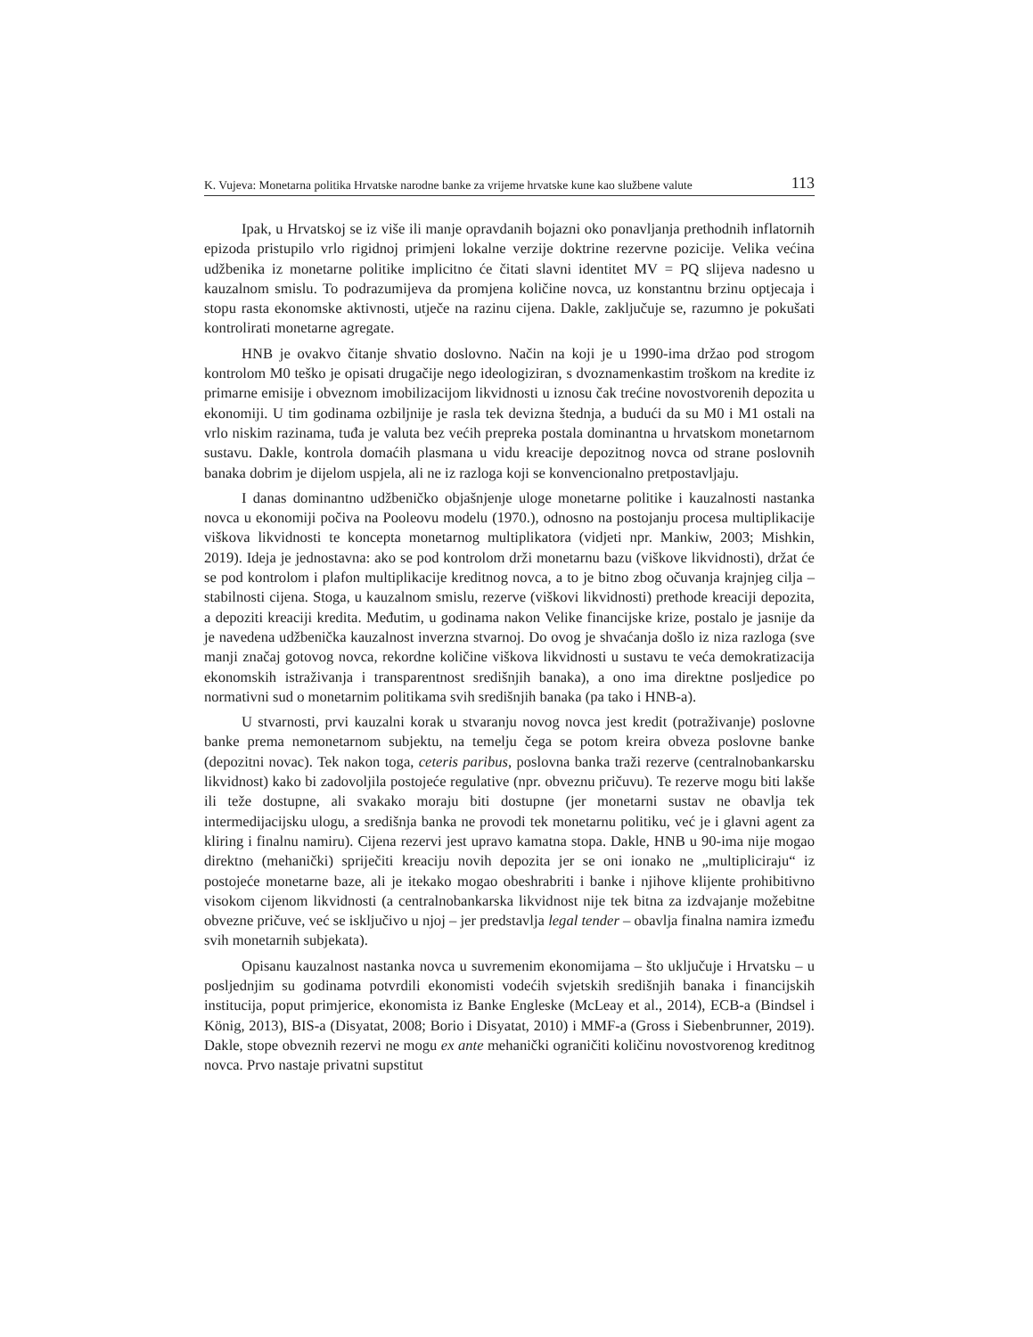K. Vujeva: Monetarna politika Hrvatske narodne banke za vrijeme hrvatske kune kao službene valute 113
Ipak, u Hrvatskoj se iz više ili manje opravdanih bojazni oko ponavljanja prethodnih inflatornih epizoda pristupilo vrlo rigidnoj primjeni lokalne verzije doktrine rezervne pozicije. Velika većina udžbenika iz monetarne politike implicitno će čitati slavni identitet MV = PQ slijeva nadesno u kauzalnom smislu. To podrazumijeva da promjena količine novca, uz konstantnu brzinu optjecaja i stopu rasta ekonomske aktivnosti, utječe na razinu cijena. Dakle, zaključuje se, razumno je pokušati kontrolirati monetarne agregate.
HNB je ovakvo čitanje shvatio doslovno. Način na koji je u 1990-ima držao pod strogom kontrolom M0 teško je opisati drugačije nego ideologiziran, s dvoznamenkastim troškom na kredite iz primarne emisije i obveznom imobilizacijom likvidnosti u iznosu čak trećine novostvorenih depozita u ekonomiji. U tim godinama ozbiljnije je rasla tek devizna štednja, a budući da su M0 i M1 ostali na vrlo niskim razinama, tuđa je valuta bez većih prepreka postala dominantna u hrvatskom monetarnom sustavu. Dakle, kontrola domaćih plasmana u vidu kreacije depozitnog novca od strane poslovnih banaka dobrim je dijelom uspjela, ali ne iz razloga koji se konvencionalno pretpostavljaju.
I danas dominantno udžbeničko objašnjenje uloge monetarne politike i kauzalnosti nastanka novca u ekonomiji počiva na Pooleovu modelu (1970.), odnosno na postojanju procesa multiplikacije viškova likvidnosti te koncepta monetarnog multiplikatora (vidjeti npr. Mankiw, 2003; Mishkin, 2019). Ideja je jednostavna: ako se pod kontrolom drži monetarnu bazu (viškove likvidnosti), držat će se pod kontrolom i plafon multiplikacije kreditnog novca, a to je bitno zbog očuvanja krajnjeg cilja – stabilnosti cijena. Stoga, u kauzalnom smislu, rezerve (viškovi likvidnosti) prethode kreaciji depozita, a depoziti kreaciji kredita. Međutim, u godinama nakon Velike financijske krize, postalo je jasnije da je navedena udžbenička kauzalnost inverzna stvarnoj. Do ovog je shvaćanja došlo iz niza razloga (sve manji značaj gotovog novca, rekordne količine viškova likvidnosti u sustavu te veća demokratizacija ekonomskih istraživanja i transparentnost središnjih banaka), a ono ima direktne posljedice po normativni sud o monetarnim politikama svih središnjih banaka (pa tako i HNB-a).
U stvarnosti, prvi kauzalni korak u stvaranju novog novca jest kredit (potraživanje) poslovne banke prema nemonetarnom subjektu, na temelju čega se potom kreira obveza poslovne banke (depozitni novac). Tek nakon toga, ceteris paribus, poslovna banka traži rezerve (centralnobankarsku likvidnost) kako bi zadovoljila postojeće regulative (npr. obveznu pričuvu). Te rezerve mogu biti lakše ili teže dostupne, ali svakako moraju biti dostupne (jer monetarni sustav ne obavlja tek intermedijacijsku ulogu, a središnja banka ne provodi tek monetarnu politiku, već je i glavni agent za kliring i finalnu namiru). Cijena rezervi jest upravo kamatna stopa. Dakle, HNB u 90-ima nije mogao direktno (mehanički) spriječiti kreaciju novih depozita jer se oni ionako ne „multipliciraju“ iz postojeće monetarne baze, ali je itekako mogao obeshrabriti i banke i njihove klijente prohibitivno visokom cijenom likvidnosti (a centralnobankarska likvidnost nije tek bitna za izdvajanje možebitne obvezne pričuve, već se isključivo u njoj – jer predstavlja legal tender – obavlja finalna namira između svih monetarnih subjekata).
Opisanu kauzalnost nastanka novca u suvremenim ekonomijama – što uključuje i Hrvatsku – u posljednjim su godinama potvrdili ekonomisti vodećih svjetskih središnjih banaka i financijskih institucija, poput primjerice, ekonomista iz Banke Engleske (McLeay et al., 2014), ECB-a (Bindsel i König, 2013), BIS-a (Disyatat, 2008; Borio i Disyatat, 2010) i MMF-a (Gross i Siebenbrunner, 2019). Dakle, stope obveznih rezervi ne mogu ex ante mehanički ograničiti količinu novostvorenog kreditnog novca. Prvo nastaje privatni supstitut